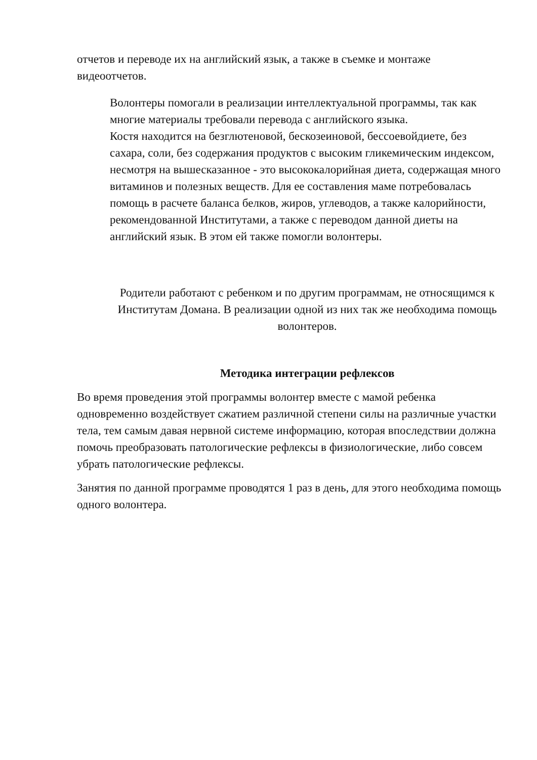отчетов и переводе их на английский язык, а также в съемке и монтаже видеоотчетов.
Волонтеры помогали в реализации интеллектуальной программы, так как многие материалы требовали перевода с английского языка.
Костя находится на безглютеновой, бескозеиновой, бессоевойдиете, без сахара, соли, без содержания продуктов с высоким гликемическим индексом, несмотря на вышесказанное - это высококалорийная диета, содержащая много витаминов и полезных веществ. Для ее составления маме потребовалась помощь в расчете баланса белков, жиров, углеводов, а также калорийности, рекомендованной Институтами, а также с переводом данной диеты на английский язык. В этом ей также помогли волонтеры.
Родители работают с ребенком и по другим программам, не относящимся к Институтам Домана. В реализации одной из них так же необходима помощь волонтеров.
Методика интеграции рефлексов
Во время проведения этой программы волонтер вместе с мамой ребенка одновременно воздействует сжатием различной степени силы на различные участки тела, тем самым давая нервной системе информацию, которая впоследствии должна помочь преобразовать патологические рефлексы в физиологические, либо совсем убрать патологические рефлексы.
Занятия по данной программе проводятся 1 раз в день, для этого необходима помощь одного волонтера.